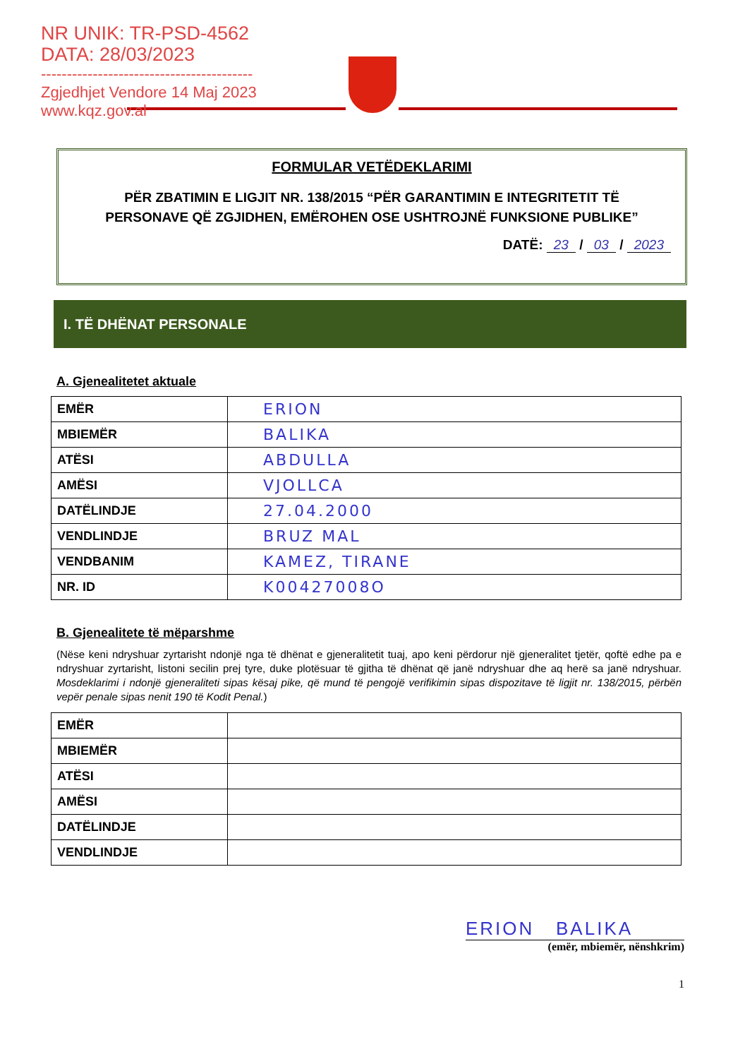NR UNIK: TR-PSD-4562
DATA: 28/03/2023
-----------------------------------------
Zgjedhjet Vendore 14 Maj 2023
www.kqz.gov.al
FORMULAR VETËDEKLARIMI
PËR ZBATIMIN E LIGJIT NR. 138/2015 “PËR GARANTIMIN E INTEGRITETIT TË PERSONAVE QË ZGJIDHEN, EMËROHEN OSE USHTROJNË FUNKSIONE PUBLIKE”
DATË: 23 / 03 / 2023
I. TË DHËNAT PERSONALE
A. Gjenealitetet aktuale
| EMËR | ERION |
| MBIEMËR | BALIKA |
| ATËSI | ABDULLA |
| AMËSI | VJOLLCA |
| DATËLINDJE | 27.04.2000 |
| VENDLINDJE | BRUZ MAL |
| VENDBANIM | KAMEZ, TIRANE |
| NR. ID | K00427008O |
B. Gjenealitete të mëparshme
(Nëse keni ndryshuar zyrtarisht ndonjë nga të dhënat e gjeneralitetit tuaj, apo keni përdorur një gjeneralitet tjetër, qoftë edhe pa e ndryshuar zyrtarisht, listoni secilin prej tyre, duke plotësuar të gjitha të dhënat që janë ndryshuar dhe aq herë sa janë ndryshuar. Mosdeklarimi i ndonjë gjeneraliteti sipas kësaj pike, që mund të pengojë verifikimin sipas dispozitave të ligjit nr. 138/2015, përbën vepër penale sipas nenit 190 të Kodit Penal.)
| EMËR | |
| MBIEMËR | |
| ATËSI | |
| AMËSI | |
| DATËLINDJE | |
| VENDLINDJE | |
ERION BALIKA
(emër, mbiemër, nënshkrim)
1